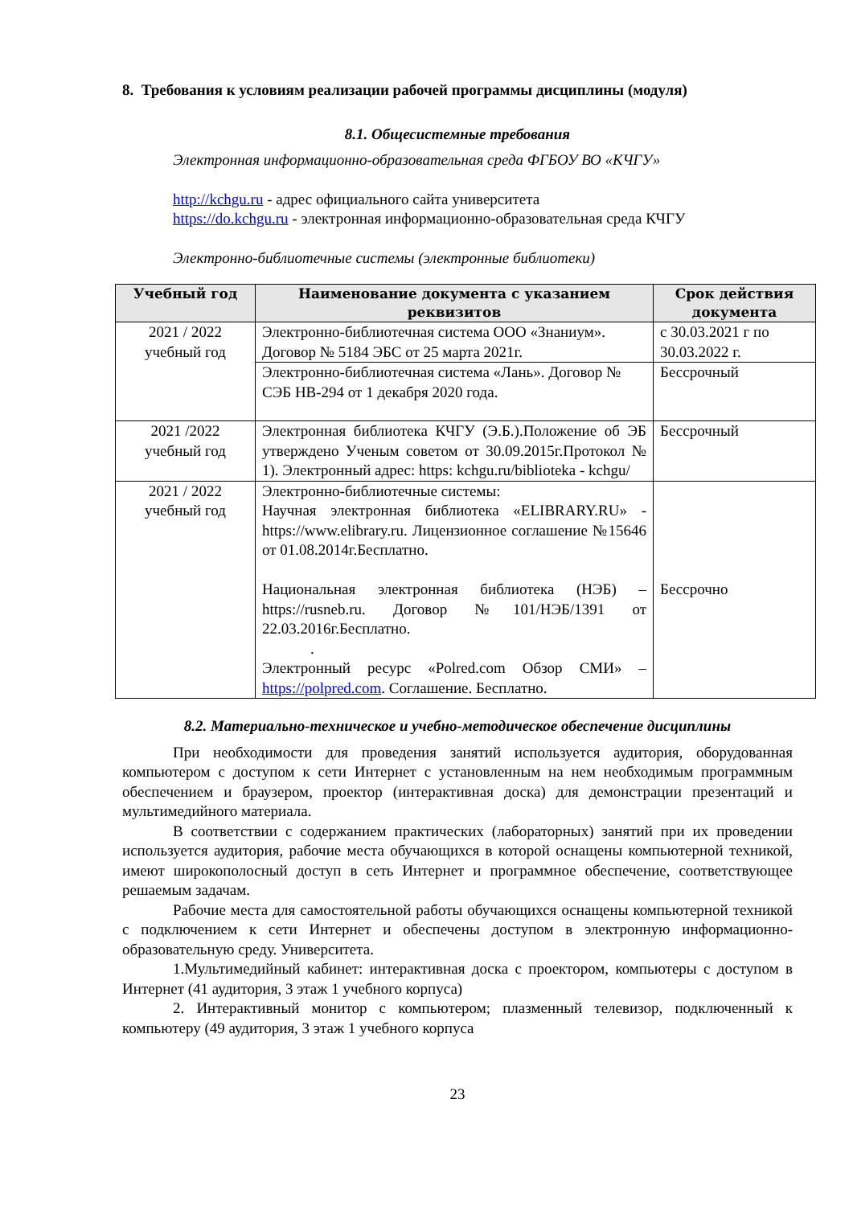8. Требования к условиям реализации рабочей программы дисциплины (модуля)
8.1. Общесистемные требования
Электронная информационно-образовательная среда ФГБОУ ВО «КЧГУ»
http://kchgu.ru - адрес официального сайта университета
https://do.kchgu.ru - электронная информационно-образовательная среда КЧГУ
Электронно-библиотечные системы (электронные библиотеки)
| Учебный год | Наименование документа с указанием реквизитов | Срок действия документа |
| --- | --- | --- |
| 2021 / 2022 учебный год | Электронно-библиотечная система ООО «Знаниум». Договор № 5184 ЭБС от 25 марта 2021г. | с 30.03.2021 г по 30.03.2022 г. |
| | Электронно-библиотечная система «Лань». Договор № СЭБ НВ-294 от 1 декабря 2020 года. | Бессрочный |
| 2021 /2022 учебный год | Электронная библиотека КЧГУ (Э.Б.).Положение об ЭБ утверждено Ученым советом от 30.09.2015г.Протокол № 1). Электронный адрес: https: kchgu.ru/biblioteka - kchgu/ | Бессрочный |
| 2021 / 2022 учебный год | Электронно-библиотечные системы: Научная электронная библиотека «ELIBRARY.RU» - https://www.elibrary.ru. Лицензионное соглашение №15646 от 01.08.2014г.Бесплатно. Национальная электронная библиотека (НЭБ) – https://rusneb.ru. Договор №101/НЭБ/1391 от 22.03.2016г.Бесплатно. . Электронный ресурс «Polred.com Обзор СМИ» – https://polpred.com . Соглашение. Бесплатно. | Бессрочно |
8.2. Материально-техническое и учебно-методическое обеспечение дисциплины
При необходимости для проведения занятий используется аудитория, оборудованная компьютером с доступом к сети Интернет с установленным на нем необходимым программным обеспечением и браузером, проектор (интерактивная доска) для демонстрации презентаций и мультимедийного материала.
В соответствии с содержанием практических (лабораторных) занятий при их проведении используется аудитория, рабочие места обучающихся в которой оснащены компьютерной техникой, имеют широкополосный доступ в сеть Интернет и программное обеспечение, соответствующее решаемым задачам.
Рабочие места для самостоятельной работы обучающихся оснащены компьютерной техникой с подключением к сети Интернет и обеспечены доступом в электронную информационно-образовательную среду. Университета.
1.Мультимедийный кабинет: интерактивная доска с проектором, компьютеры с доступом в Интернет (41 аудитория, 3 этаж 1 учебного корпуса)
2. Интерактивный монитор с компьютером; плазменный телевизор, подключенный к компьютеру (49 аудитория, 3 этаж 1 учебного корпуса
23